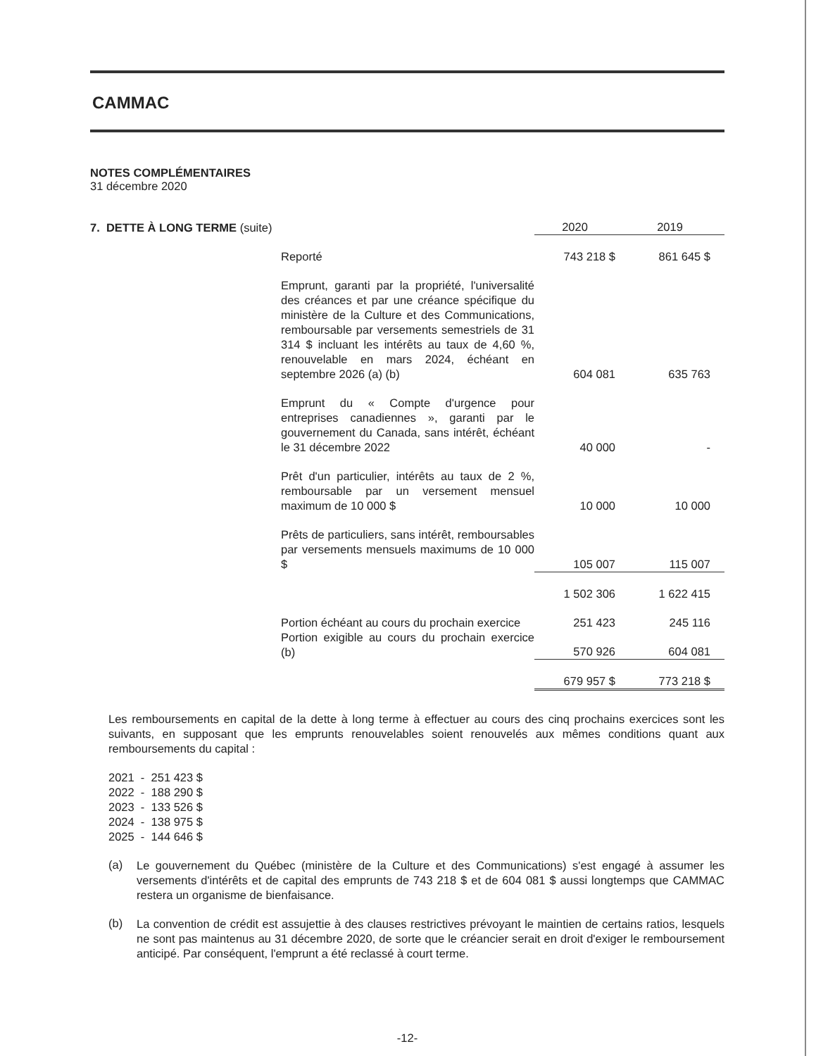CAMMAC
NOTES COMPLÉMENTAIRES
31 décembre 2020
| 7. DETTE À LONG TERME (suite) | | 2020 | 2019 |
| | Reporté | 743 218 $ | 861 645 $ |
| | Emprunt, garanti par la propriété, l'universalité des créances et par une créance spécifique du ministère de la Culture et des Communications, remboursable par versements semestriels de 31 314 $ incluant les intérêts au taux de 4,60 %, renouvelable en mars 2024, échéant en septembre 2026 (a) (b) | 604 081 | 635 763 |
| | Emprunt du « Compte d'urgence pour entreprises canadiennes », garanti par le gouvernement du Canada, sans intérêt, échéant le 31 décembre 2022 | 40 000 | - |
| | Prêt d'un particulier, intérêts au taux de 2 %, remboursable par un versement mensuel maximum de 10 000 $ | 10 000 | 10 000 |
| | Prêts de particuliers, sans intérêt, remboursables par versements mensuels maximums de 10 000 $ | 105 007 | 115 007 |
| | | 1 502 306 | 1 622 415 |
| | Portion échéant au cours du prochain exercice | 251 423 | 245 116 |
| | Portion exigible au cours du prochain exercice (b) | 570 926 | 604 081 |
| | | 679 957 $ | 773 218 $ |
Les remboursements en capital de la dette à long terme à effectuer au cours des cinq prochains exercices sont les suivants, en supposant que les emprunts renouvelables soient renouvelés aux mêmes conditions quant aux remboursements du capital :
2021 - 251 423 $
2022 - 188 290 $
2023 - 133 526 $
2024 - 138 975 $
2025 - 144 646 $
(a)
Le gouvernement du Québec (ministère de la Culture et des Communications) s'est engagé à assumer les versements d'intérêts et de capital des emprunts de 743 218 $ et de 604 081 $ aussi longtemps que CAMMAC restera un organisme de bienfaisance.
(b)
La convention de crédit est assujettie à des clauses restrictives prévoyant le maintien de certains ratios, lesquels ne sont pas maintenus au 31 décembre 2020, de sorte que le créancier serait en droit d'exiger le remboursement anticipé. Par conséquent, l'emprunt a été reclassé à court terme.
-12-